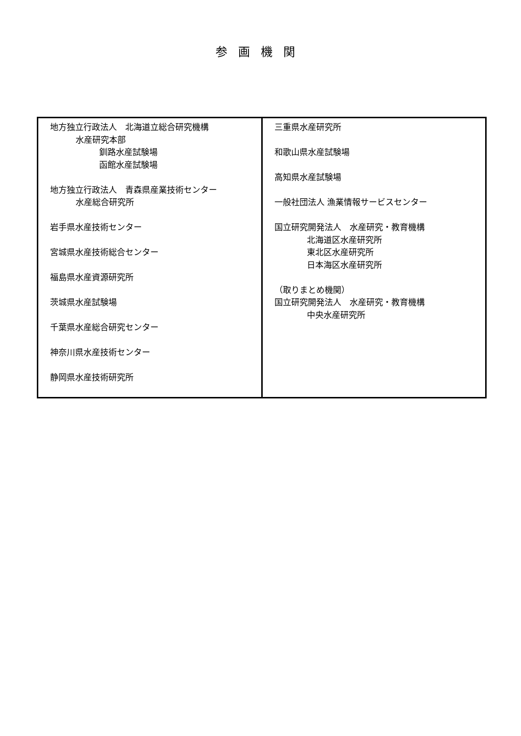参画機関
| 地方独立行政法人 北海道立総合研究機構 水産研究本部 釧路水産試験場 函館水産試験場 地方独立行政法人 青森県産業技術センター 水産総合研究所 岩手県水産技術センター 宮城県水産技術総合センター 福島県水産資源研究所 茨城県水産試験場 千葉県水産総合研究センター 神奈川県水産技術センター 静岡県水産技術研究所 | 三重県水産研究所 和歌山県水産試験場 高知県水産試験場 一般社団法人 漁業情報サービスセンター 国立研究開発法人 水産研究・教育機構 北海道区水産研究所 東北区水産研究所 日本海区水産研究所 （取りまとめ機関） 国立研究開発法人 水産研究・教育機構 中央水産研究所 |